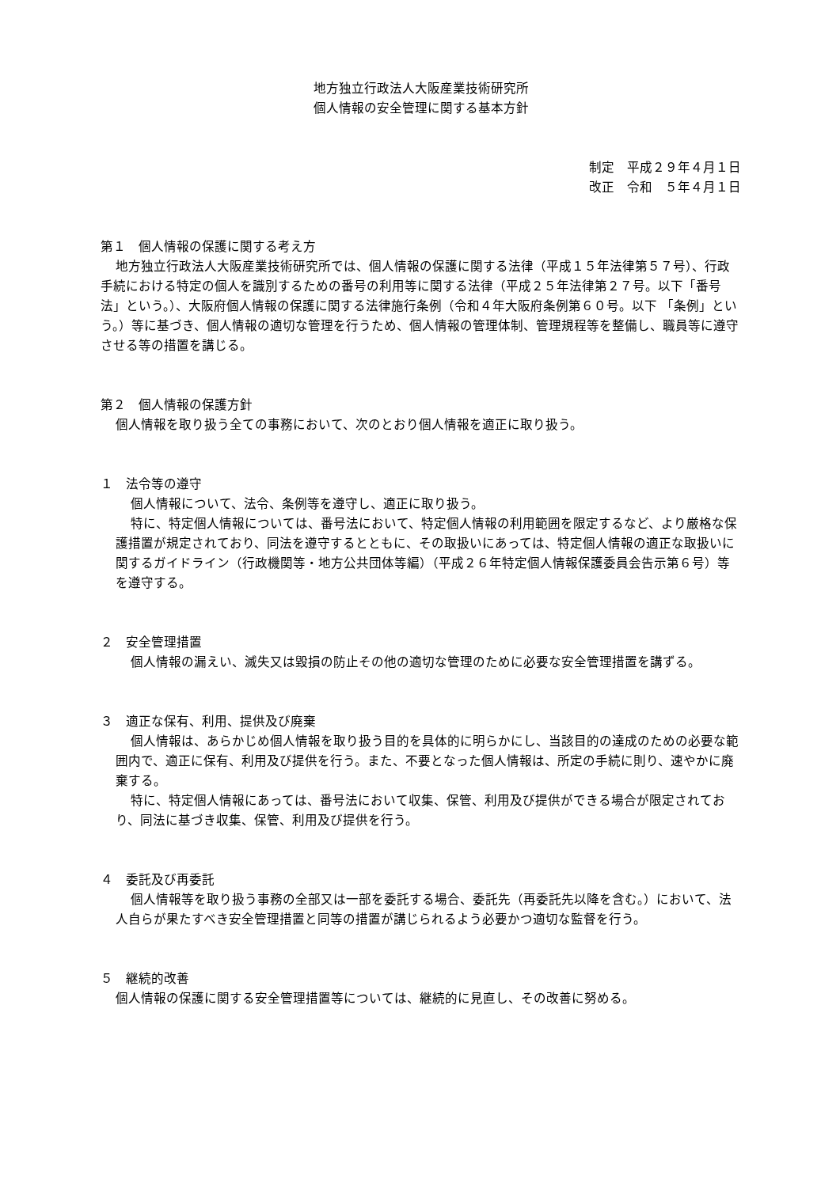地方独立行政法人大阪産業技術研究所
個人情報の安全管理に関する基本方針
制定　平成２９年４月１日
改正　令和　５年４月１日
第１　個人情報の保護に関する考え方
地方独立行政法人大阪産業技術研究所では、個人情報の保護に関する法律（平成１５年法律第５７号）、行政手続における特定の個人を識別するための番号の利用等に関する法律（平成２５年法律第２７号。以下「番号法」という。）、大阪府個人情報の保護に関する法律施行条例（令和４年大阪府条例第６０号。以下 「条例」という。）等に基づき、個人情報の適切な管理を行うため、個人情報の管理体制、管理規程等を整備し、職員等に遵守させる等の措置を講じる。
第２　個人情報の保護方針
個人情報を取り扱う全ての事務において、次のとおり個人情報を適正に取り扱う。
１　法令等の遵守
個人情報について、法令、条例等を遵守し、適正に取り扱う。
特に、特定個人情報については、番号法において、特定個人情報の利用範囲を限定するなど、より厳格な保護措置が規定されており、同法を遵守するとともに、その取扱いにあっては、特定個人情報の適正な取扱いに関するガイドライン（行政機関等・地方公共団体等編）（平成２６年特定個人情報保護委員会告示第６号）等を遵守する。
２　安全管理措置
個人情報の漏えい、滅失又は毀損の防止その他の適切な管理のために必要な安全管理措置を講ずる。
３　適正な保有、利用、提供及び廃棄
個人情報は、あらかじめ個人情報を取り扱う目的を具体的に明らかにし、当該目的の達成のための必要な範囲内で、適正に保有、利用及び提供を行う。また、不要となった個人情報は、所定の手続に則り、速やかに廃棄する。
特に、特定個人情報にあっては、番号法において収集、保管、利用及び提供ができる場合が限定されており、同法に基づき収集、保管、利用及び提供を行う。
４　委託及び再委託
個人情報等を取り扱う事務の全部又は一部を委託する場合、委託先（再委託先以降を含む。）において、法人自らが果たすべき安全管理措置と同等の措置が講じられるよう必要かつ適切な監督を行う。
５　継続的改善
個人情報の保護に関する安全管理措置等については、継続的に見直し、その改善に努める。